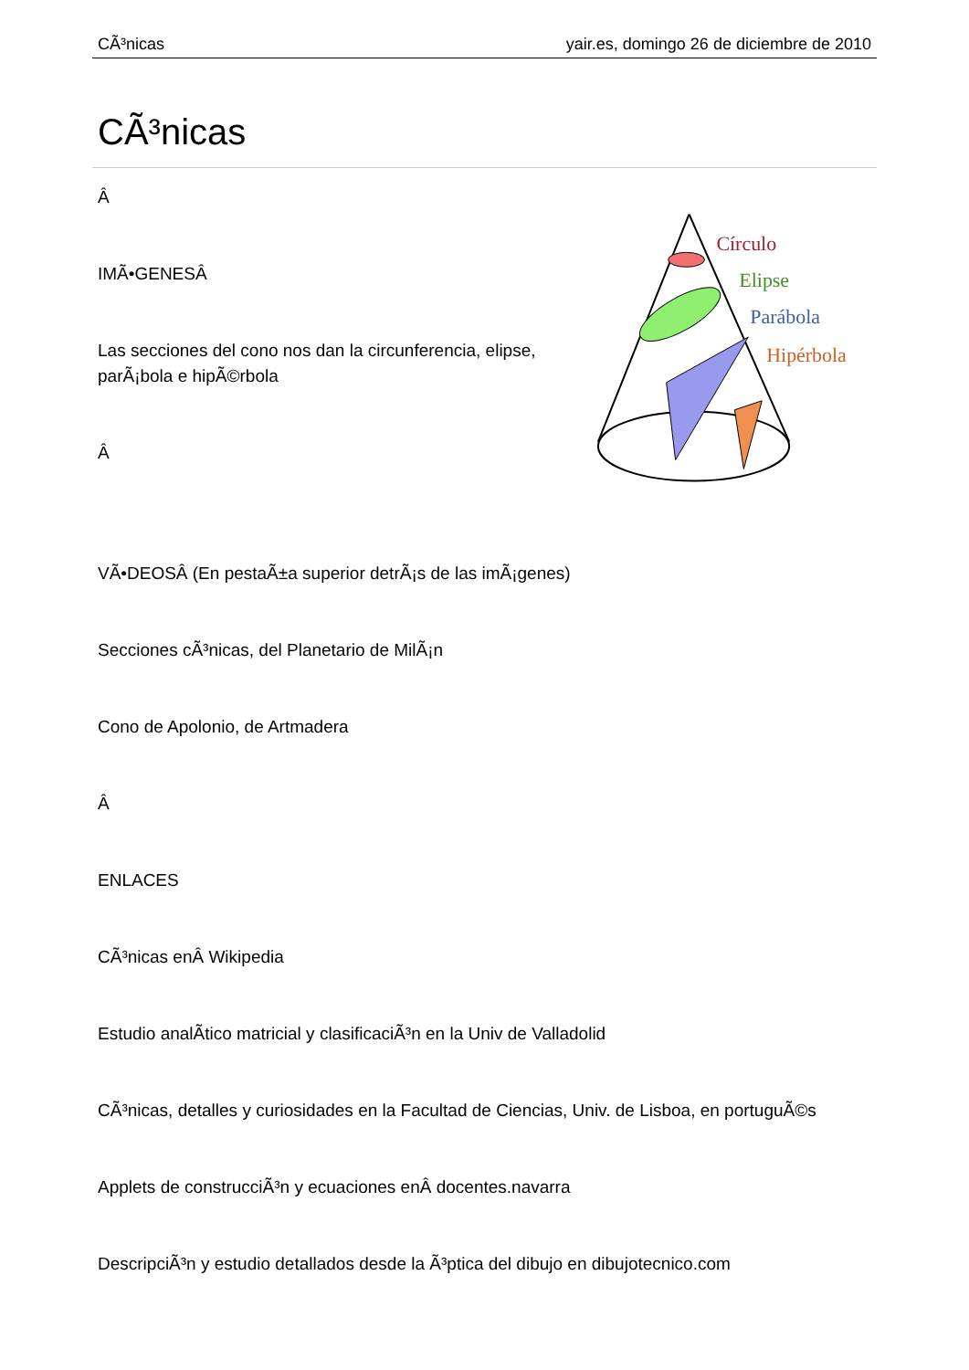CÃ³nicas yair.es, domingo 26 de diciembre de 2010
CÃ³nicas
Â
IMÃ•GENESÂ
Las secciones del cono nos dan la circunferencia, elipse, parÃ¡bola e hipÃ©rbola
Â
Círculo
Elipse
Parábola
Hipérbola
VÃ•DEOSÂ (En pestaÃ±a superior detrÃ¡s de las imÃ¡genes)
Secciones cÃ³nicas, del Planetario de MilÃ¡n
Cono de Apolonio, de Artmadera
Â
ENLACES
CÃ³nicas enÂ Wikipedia
Estudio analÃ­tico matricial y clasificaciÃ³n en la Univ de Valladolid
CÃ³nicas, detalles y curiosidades en la Facultad de Ciencias, Univ. de Lisboa, en portuguÃ©s
Applets de construcciÃ³n y ecuaciones enÂ docentes.navarra
DescripciÃ³n y estudio detallados desde la Ã³ptica del dibujo en dibujotecnico.com